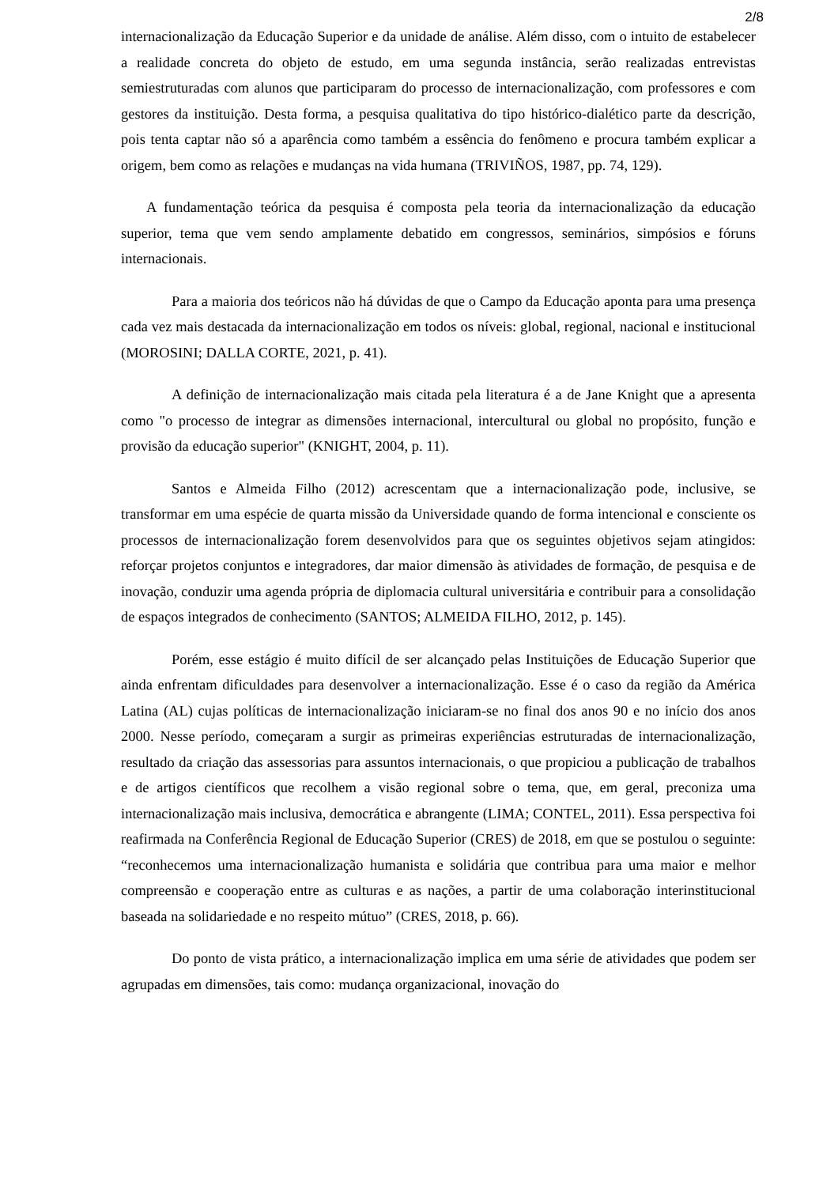2/8
internacionalização da Educação Superior e da unidade de análise. Além disso, com o intuito de estabelecer a realidade concreta do objeto de estudo, em uma segunda instância, serão realizadas entrevistas semiestruturadas com alunos que participaram do processo de internacionalização, com professores e com gestores da instituição. Desta forma, a pesquisa qualitativa do tipo histórico-dialético parte da descrição, pois tenta captar não só a aparência como também a essência do fenômeno e procura também explicar a origem, bem como as relações e mudanças na vida humana (TRIVIÑOS, 1987, pp. 74, 129).
A fundamentação teórica da pesquisa é composta pela teoria da internacionalização da educação superior, tema que vem sendo amplamente debatido em congressos, seminários, simpósios e fóruns internacionais.
Para a maioria dos teóricos não há dúvidas de que o Campo da Educação aponta para uma presença cada vez mais destacada da internacionalização em todos os níveis: global, regional, nacional e institucional (MOROSINI; DALLA CORTE, 2021, p. 41).
A definição de internacionalização mais citada pela literatura é a de Jane Knight que a apresenta como "o processo de integrar as dimensões internacional, intercultural ou global no propósito, função e provisão da educação superior" (KNIGHT, 2004, p. 11).
Santos e Almeida Filho (2012) acrescentam que a internacionalização pode, inclusive, se transformar em uma espécie de quarta missão da Universidade quando de forma intencional e consciente os processos de internacionalização forem desenvolvidos para que os seguintes objetivos sejam atingidos: reforçar projetos conjuntos e integradores, dar maior dimensão às atividades de formação, de pesquisa e de inovação, conduzir uma agenda própria de diplomacia cultural universitária e contribuir para a consolidação de espaços integrados de conhecimento (SANTOS; ALMEIDA FILHO, 2012, p. 145).
Porém, esse estágio é muito difícil de ser alcançado pelas Instituições de Educação Superior que ainda enfrentam dificuldades para desenvolver a internacionalização. Esse é o caso da região da América Latina (AL) cujas políticas de internacionalização iniciaram-se no final dos anos 90 e no início dos anos 2000. Nesse período, começaram a surgir as primeiras experiências estruturadas de internacionalização, resultado da criação das assessorias para assuntos internacionais, o que propiciou a publicação de trabalhos e de artigos científicos que recolhem a visão regional sobre o tema, que, em geral, preconiza uma internacionalização mais inclusiva, democrática e abrangente (LIMA; CONTEL, 2011). Essa perspectiva foi reafirmada na Conferência Regional de Educação Superior (CRES) de 2018, em que se postulou o seguinte: “reconhecemos uma internacionalização humanista e solidária que contribua para uma maior e melhor compreensão e cooperação entre as culturas e as nações, a partir de uma colaboração interinstitucional baseada na solidariedade e no respeito mútuo” (CRES, 2018, p. 66).
Do ponto de vista prático, a internacionalização implica em uma série de atividades que podem ser agrupadas em dimensões, tais como: mudança organizacional, inovação do